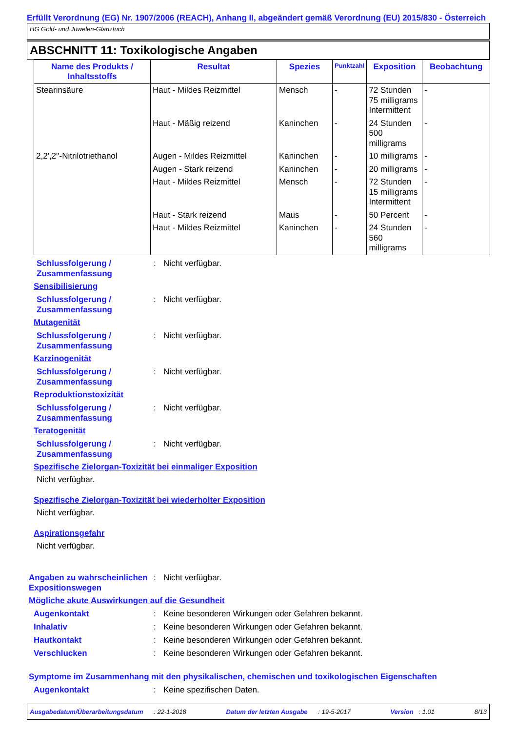Erfüllt Verordnung (EG) Nr. 1907/2006 (REACH), Anhang II, abgeändert gemäß Verordnung (EU) 2015/830 - Österreich
HG Gold- und Juwelen-Glanztuch
ABSCHNITT 11: Toxikologische Angaben
| Name des Produkts / Inhaltsstoffs | Resultat | Spezies | Punktzahl | Exposition | Beobachtung |
| --- | --- | --- | --- | --- | --- |
| Stearinsäure | Haut - Mildes Reizmittel | Mensch | - | 72 Stunden 75 milligrams Intermittent | - |
| | Haut - Mäßig reizend | Kaninchen | - | 24 Stunden 500 milligrams | - |
| 2,2',2''-Nitrilotriethanol | Augen - Mildes Reizmittel | Kaninchen | - | 10 milligrams | - |
| | Augen - Stark reizend | Kaninchen | - | 20 milligrams | - |
| | Haut - Mildes Reizmittel | Mensch | - | 72 Stunden 15 milligrams Intermittent | - |
| | Haut - Stark reizend | Maus | - | 50 Percent | - |
| | Haut - Mildes Reizmittel | Kaninchen | - | 24 Stunden 560 milligrams | - |
Schlussfolgerung / Zusammenfassung: Nicht verfügbar.
Sensibilisierung
Schlussfolgerung / Zusammenfassung: Nicht verfügbar.
Mutagenität
Schlussfolgerung / Zusammenfassung: Nicht verfügbar.
Karzinogenität
Schlussfolgerung / Zusammenfassung: Nicht verfügbar.
Reproduktionstoxizität
Schlussfolgerung / Zusammenfassung: Nicht verfügbar.
Teratogenität
Schlussfolgerung / Zusammenfassung: Nicht verfügbar.
Spezifische Zielorgan-Toxizität bei einmaliger Exposition
Nicht verfügbar.
Spezifische Zielorgan-Toxizität bei wiederholter Exposition
Nicht verfügbar.
Aspirationsgefahr
Nicht verfügbar.
Angaben zu wahrscheinlichen Expositionswegen: Nicht verfügbar.
Mögliche akute Auswirkungen auf die Gesundheit
Augenkontakt: Keine besonderen Wirkungen oder Gefahren bekannt.
Inhalativ: Keine besonderen Wirkungen oder Gefahren bekannt.
Hautkontakt: Keine besonderen Wirkungen oder Gefahren bekannt.
Verschlucken: Keine besonderen Wirkungen oder Gefahren bekannt.
Symptome im Zusammenhang mit den physikalischen, chemischen und toxikologischen Eigenschaften
Augenkontakt: Keine spezifischen Daten.
Ausgabedatum/Überarbeitungsdatum : 22-1-2018 Datum der letzten Ausgabe : 19-5-2017 Version : 1.01 8/13